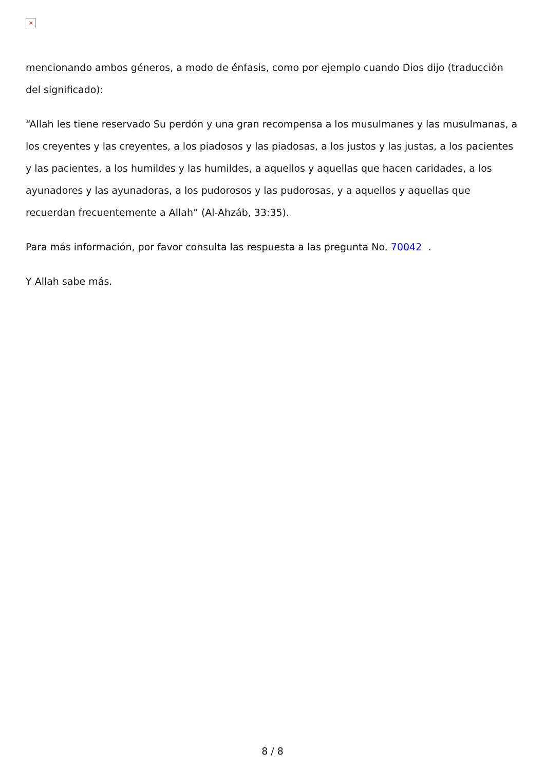×
mencionando ambos géneros, a modo de énfasis, como por ejemplo cuando Dios dijo (traducción del significado):
“Allah les tiene reservado Su perdón y una gran recompensa a los musulmanes y las musulmanas, a los creyentes y las creyentes, a los piadosos y las piadosas, a los justos y las justas, a los pacientes y las pacientes, a los humildes y las humildes, a aquellos y aquellas que hacen caridades, a los ayunadores y las ayunadoras, a los pudorosos y las pudorosas, y a aquellos y aquellas que recuerdan frecuentemente a Allah” (Al-Ahzáb, 33:35).
Para más información, por favor consulta las respuesta a las pregunta No. 70042 .
Y Allah sabe más.
8 / 8